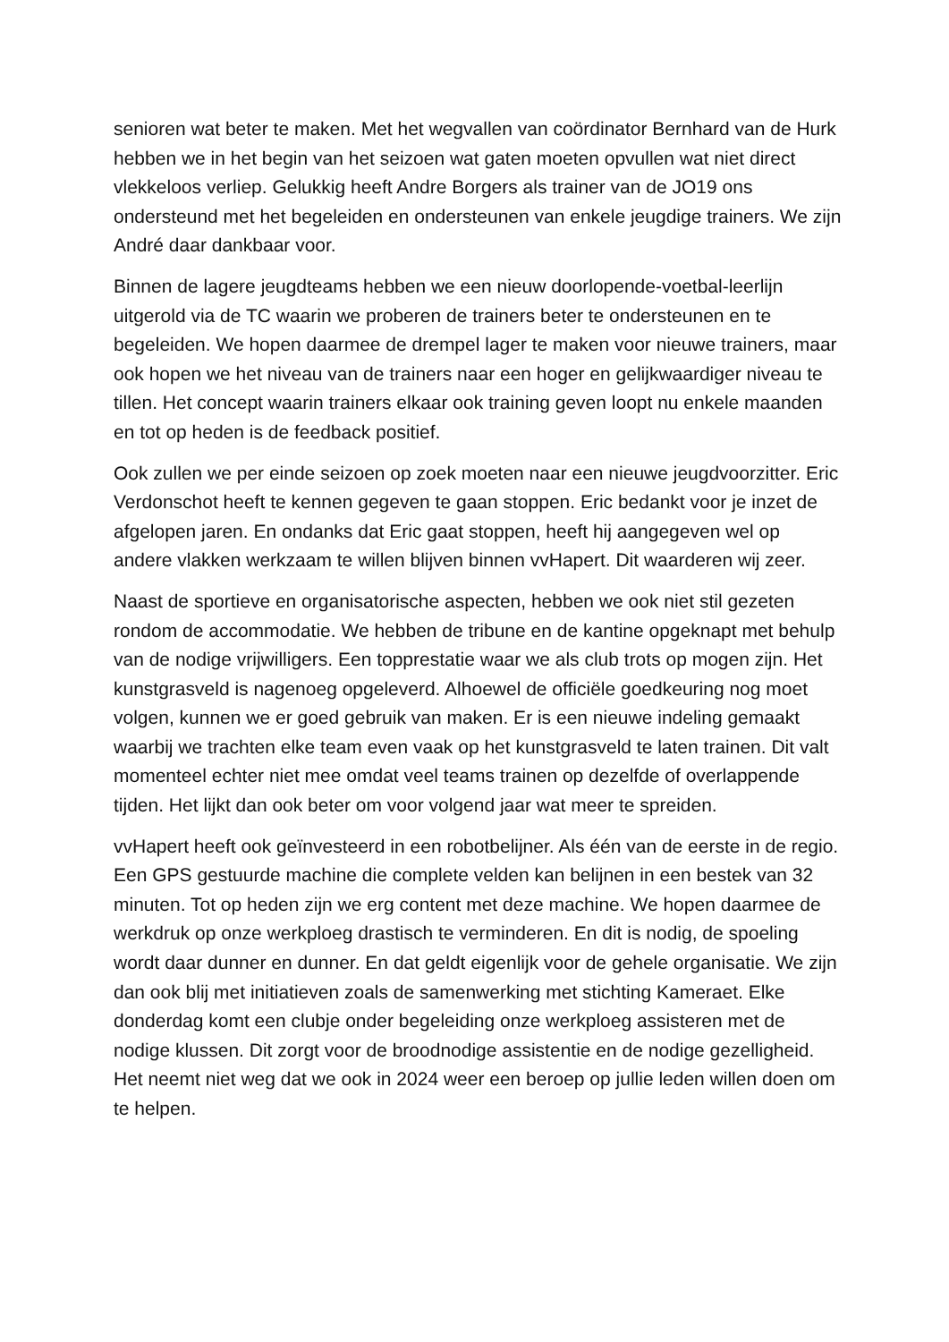senioren wat beter te maken. Met het wegvallen van coördinator Bernhard van de Hurk hebben we in het begin van het seizoen wat gaten moeten opvullen wat niet direct vlekkeloos verliep. Gelukkig heeft Andre Borgers als trainer van de JO19 ons ondersteund met het begeleiden en ondersteunen van enkele jeugdige trainers. We zijn André daar dankbaar voor.
Binnen de lagere jeugdteams hebben we een nieuw doorlopende-voetbal-leerlijn uitgerold via de TC waarin we proberen de trainers beter te ondersteunen en te begeleiden. We hopen daarmee de drempel lager te maken voor nieuwe trainers, maar ook hopen we het niveau van de trainers naar een hoger en gelijkwaardiger niveau te tillen. Het concept waarin trainers elkaar ook training geven loopt nu enkele maanden en tot op heden is de feedback positief.
Ook zullen we per einde seizoen op zoek moeten naar een nieuwe jeugdvoorzitter. Eric Verdonschot heeft te kennen gegeven te gaan stoppen. Eric bedankt voor je inzet de afgelopen jaren. En ondanks dat Eric gaat stoppen, heeft hij aangegeven wel op andere vlakken werkzaam te willen blijven binnen vvHapert. Dit waarderen wij zeer.
Naast de sportieve en organisatorische aspecten, hebben we ook niet stil gezeten rondom de accommodatie. We hebben de tribune en de kantine opgeknapt met behulp van de nodige vrijwilligers. Een topprestatie waar we als club trots op mogen zijn. Het kunstgrasveld is nagenoeg opgeleverd. Alhoewel de officiële goedkeuring nog moet volgen, kunnen we er goed gebruik van maken. Er is een nieuwe indeling gemaakt waarbij we trachten elke team even vaak op het kunstgrasveld te laten trainen. Dit valt momenteel echter niet mee omdat veel teams trainen op dezelfde of overlappende tijden. Het lijkt dan ook beter om voor volgend jaar wat meer te spreiden.
vvHapert heeft ook geïnvesteerd in een robotbelijner. Als één van de eerste in de regio. Een GPS gestuurde machine die complete velden kan belijnen in een bestek van 32 minuten. Tot op heden zijn we erg content met deze machine. We hopen daarmee de werkdruk op onze werkploeg drastisch te verminderen. En dit is nodig, de spoeling wordt daar dunner en dunner. En dat geldt eigenlijk voor de gehele organisatie. We zijn dan ook blij met initiatieven zoals de samenwerking met stichting Kameraet. Elke donderdag komt een clubje onder begeleiding onze werkploeg assisteren met de nodige klussen. Dit zorgt voor de broodnodige assistentie en de nodige gezelligheid. Het neemt niet weg dat we ook in 2024 weer een beroep op jullie leden willen doen om te helpen.